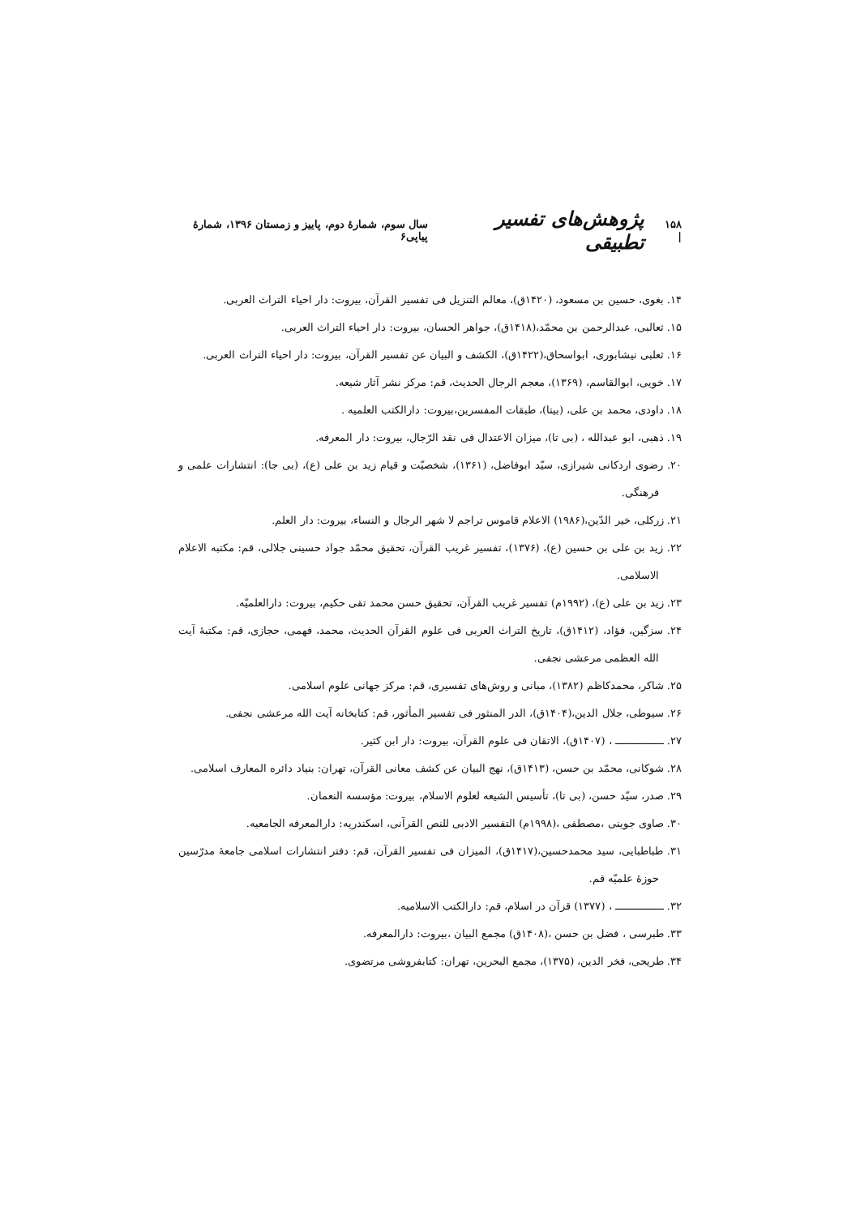۱۵۸ | پژوهش‌های تفسیر تطبیقی سال سوم، شمارۀ دوم، پاییز و زمستان ۱۳۹۶، شمارۀ پیاپی۶
۱۴. بغوی، حسین بن مسعود، (۱۴۲۰ق)، معالم التنزیل فی تفسیر القرآن، بیروت: دار احیاء التراث العربی.
۱۵. ثعالبی، عبدالرحمن بن محمّد،(۱۴۱۸ق)، جواهر الحسان، بیروت: دار احیاء التراث العربی.
۱۶. ثعلبی نیشابوری، ابواسحاق،(۱۴۲۲ق)، الکشف و البیان عن تفسیر القرآن، بیروت: دار احیاء التراث العربی.
۱۷. خویی، ابوالقاسم، (۱۳۶۹)، معجم الرجال الحدیث، قم: مرکز نشر آثار شیعه.
۱۸. داودی، محمد بن علی، (بیتا)، طبقات المفسرین،بیروت: دارالکتب العلمیه .
۱۹. ذهبی، ابو عبدالله ، (بی تا)، میزان الاعتدال فی نقد الرّجال، بیروت: دار المعرفه.
۲۰. رضوی اردکانی شیرازی، سیّد ابوفاضل، (۱۳۶۱)، شخصیّت و قیام زید بن علی (ع)، (بی جا): انتشارات علمی و فرهنگی.
۲۱. زرکلی، خیر الدّین،(۱۹۸۶) الاعلام قاموس تراجم لا شهر الرجال و النساء، بیروت: دار العلم.
۲۲. زید بن علی بن حسین (ع)، (۱۳۷۶)، تفسیر غریب القرآن، تحقیق محمّد جواد حسینی جلالی، قم: مکتبه الاعلام الاسلامی.
۲۳. زید بن علی (ع)، (۱۹۹۲م) تفسیر غریب القرآن، تحقیق حسن محمد تقی حکیم، بیروت: دارالعلمیّه.
۲۴. سزگین، فؤاد، (۱۴۱۲ق)، تاریخ التراث العربی فی علوم القرآن الحدیث، محمد، فهمی، حجازی، قم: مکتبۀ آیت الله العظمی مرعشی نجفی.
۲۵. شاکر، محمدکاظم (۱۳۸۲)، مبانی و روش‌های تفسیری، قم: مرکز جهانی علوم اسلامی.
۲۶. سیوطی، جلال الدین،(۱۴۰۴ق)، الدر المنثور فی تفسیر المأثور، قم: کتابخانه آیت الله مرعشی نجفی.
۲۷. ـــــــــــــــ ، (۱۴۰۷ق)، الاتقان فی علوم القرآن، بیروت: دار ابن کثیر.
۲۸. شوکانی، محمّد بن حسن، (۱۴۱۳ق)، نهج البیان عن کشف معانی القرآن، تهران: بنیاد دائره المعارف اسلامی.
۲۹. صدر، سیّد حسن، (بی تا)، تأسیس الشیعه لعلوم الاسلام، بیروت: مؤسسه النعمان.
۳۰. صاوی جوینی ،مصطفی ،(۱۹۹۸م) التفسیر الادبی للنص القرآنی، اسکندریه: دارالمعرفه الجامعیه.
۳۱. طباطبایی، سید محمدحسین،(۱۴۱۷ق)، المیزان فی تفسیر القرآن، قم: دفتر انتشارات اسلامی جامعۀ مدرّسین حوزۀ علمیّه قم.
۳۲. ـــــــــــــــ ، (۱۳۷۷) قرآن در اسلام، قم: دارالکتب الاسلامیه.
۳۳. طبرسی ، فضل بن حسن ،(۱۴۰۸ق) مجمع البیان ،بیروت: دارالمعرفه.
۳۴. طریحی، فخر الدین، (۱۳۷۵)، مجمع البحرین، تهران: کتابفروشی مرتضوی.